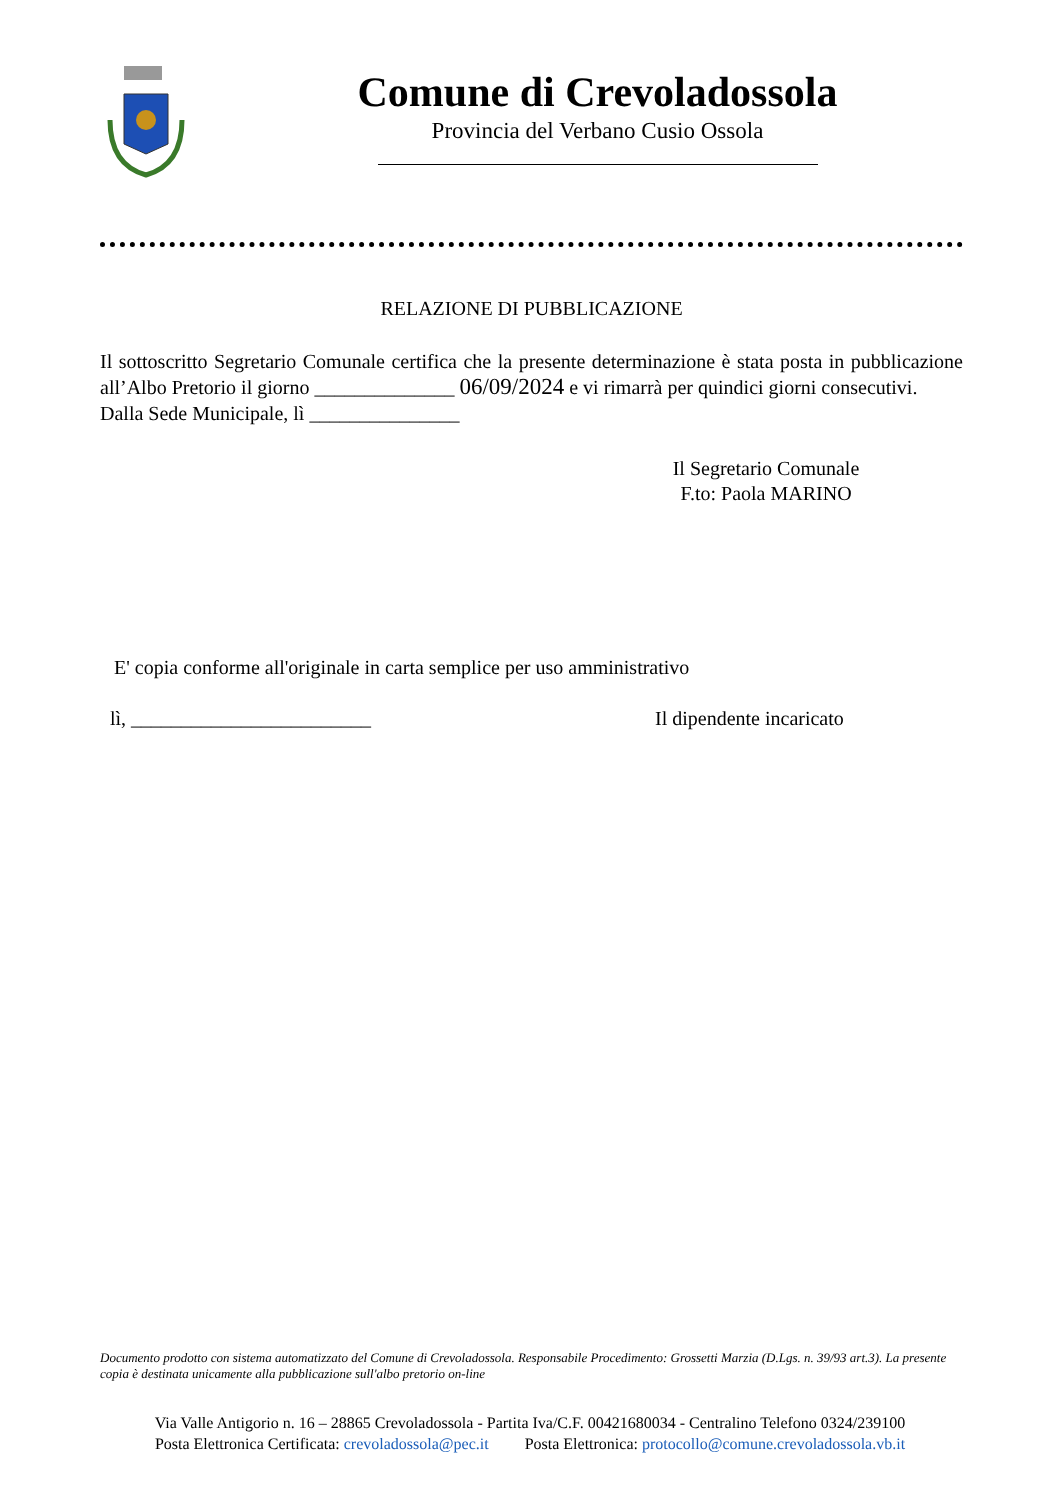Comune di Crevoladossola
Provincia del Verbano Cusio Ossola
RELAZIONE DI PUBBLICAZIONE
Il sottoscritto Segretario Comunale certifica che la presente determinazione è stata posta in pubblicazione all’Albo Pretorio il giorno ______________ 06/09/2024 e vi rimarrà per quindici giorni consecutivi.
Dalla Sede Municipale, lì _______________
Il Segretario Comunale
F.to: Paola MARINO
E' copia conforme all'originale in carta semplice per uso amministrativo
lì, ________________________ Il dipendente incaricato
Documento prodotto con sistema automatizzato del Comune di Crevoladossola. Responsabile Procedimento: Grossetti Marzia (D.Lgs. n. 39/93 art.3). La presente copia è destinata unicamente alla pubblicazione sull'albo pretorio on-line
Via Valle Antigorio n. 16 – 28865 Crevoladossola - Partita Iva/C.F. 00421680034 - Centralino Telefono 0324/239100
Posta Elettronica Certificata: crevoladossola@pec.it Posta Elettronica: protocollo@comune.crevoladossola.vb.it